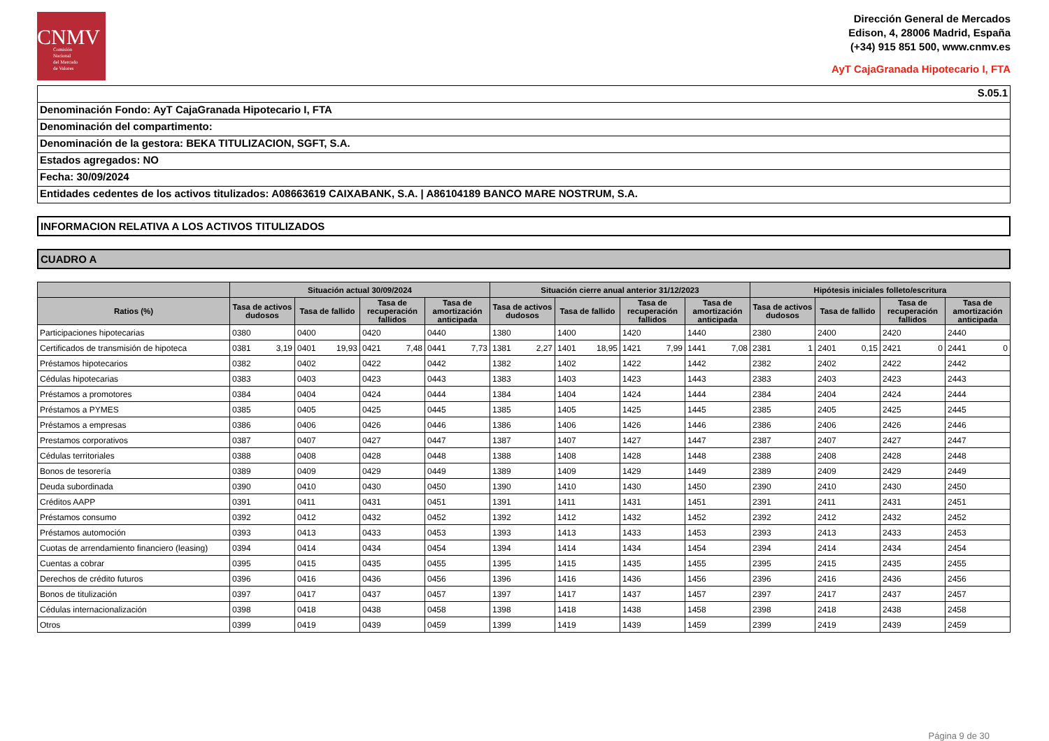CNMV
Comisión
Nacional
del Mercado
de Valores
Dirección General de Mercados
Edison, 4, 28006 Madrid, España
(+34) 915 851 500, www.cnmv.es
AyT CajaGranada Hipotecario I, FTA
S.05.1
Denominación Fondo: AyT CajaGranada Hipotecario I, FTA
Denominación del compartimento:
Denominación de la gestora: BEKA TITULIZACION, SGFT, S.A.
Estados agregados: NO
Fecha: 30/09/2024
Entidades cedentes de los activos titulizados: A08663619 CAIXABANK, S.A. | A86104189 BANCO MARE NOSTRUM, S.A.
INFORMACION RELATIVA A LOS ACTIVOS TITULIZADOS
CUADRO A
| | Situación actual 30/09/2024 | | | | | | | | Situación cierre anual anterior 31/12/2023 | | | | | | | | Hipótesis iniciales folleto/escritura | | | | | | | |
| --- | --- | --- | --- | --- | --- | --- | --- | --- | --- | --- | --- | --- | --- | --- | --- | --- | --- | --- | --- | --- | --- | --- | --- | --- |
| Ratios (%) | Tasa de activos dudosos | | Tasa de fallido | | Tasa de recuperación fallidos | | Tasa de amortización anticipada | | Tasa de activos dudosos | | Tasa de fallido | | Tasa de recuperación fallidos | | Tasa de amortización anticipada | | Tasa de activos dudosos | | Tasa de fallido | | Tasa de recuperación fallidos | | Tasa de amortización anticipada | |
| Participaciones hipotecarias | 0380 | | 0400 | | 0420 | | 0440 | | 1380 | | 1400 | | 1420 | | 1440 | | 2380 | | 2400 | | 2420 | | 2440 | |
| Certificados de transmisión de hipoteca | 0381 | 3,19 | 0401 | 19,93 | 0421 | 7,48 | 0441 | 7,73 | 1381 | 2,27 | 1401 | 18,95 | 1421 | 7,99 | 1441 | 7,08 | 2381 | 1 | 2401 | 0,15 | 2421 | 0 | 2441 | 0 |
| Préstamos hipotecarios | 0382 | | 0402 | | 0422 | | 0442 | | 1382 | | 1402 | | 1422 | | 1442 | | 2382 | | 2402 | | 2422 | | 2442 | |
| Cédulas hipotecarias | 0383 | | 0403 | | 0423 | | 0443 | | 1383 | | 1403 | | 1423 | | 1443 | | 2383 | | 2403 | | 2423 | | 2443 | |
| Préstamos a promotores | 0384 | | 0404 | | 0424 | | 0444 | | 1384 | | 1404 | | 1424 | | 1444 | | 2384 | | 2404 | | 2424 | | 2444 | |
| Préstamos a PYMES | 0385 | | 0405 | | 0425 | | 0445 | | 1385 | | 1405 | | 1425 | | 1445 | | 2385 | | 2405 | | 2425 | | 2445 | |
| Préstamos a empresas | 0386 | | 0406 | | 0426 | | 0446 | | 1386 | | 1406 | | 1426 | | 1446 | | 2386 | | 2406 | | 2426 | | 2446 | |
| Prestamos corporativos | 0387 | | 0407 | | 0427 | | 0447 | | 1387 | | 1407 | | 1427 | | 1447 | | 2387 | | 2407 | | 2427 | | 2447 | |
| Cédulas territoriales | 0388 | | 0408 | | 0428 | | 0448 | | 1388 | | 1408 | | 1428 | | 1448 | | 2388 | | 2408 | | 2428 | | 2448 | |
| Bonos de tesorería | 0389 | | 0409 | | 0429 | | 0449 | | 1389 | | 1409 | | 1429 | | 1449 | | 2389 | | 2409 | | 2429 | | 2449 | |
| Deuda subordinada | 0390 | | 0410 | | 0430 | | 0450 | | 1390 | | 1410 | | 1430 | | 1450 | | 2390 | | 2410 | | 2430 | | 2450 | |
| Créditos AAPP | 0391 | | 0411 | | 0431 | | 0451 | | 1391 | | 1411 | | 1431 | | 1451 | | 2391 | | 2411 | | 2431 | | 2451 | |
| Préstamos consumo | 0392 | | 0412 | | 0432 | | 0452 | | 1392 | | 1412 | | 1432 | | 1452 | | 2392 | | 2412 | | 2432 | | 2452 | |
| Préstamos automoción | 0393 | | 0413 | | 0433 | | 0453 | | 1393 | | 1413 | | 1433 | | 1453 | | 2393 | | 2413 | | 2433 | | 2453 | |
| Cuotas de arrendamiento financiero (leasing) | 0394 | | 0414 | | 0434 | | 0454 | | 1394 | | 1414 | | 1434 | | 1454 | | 2394 | | 2414 | | 2434 | | 2454 | |
| Cuentas a cobrar | 0395 | | 0415 | | 0435 | | 0455 | | 1395 | | 1415 | | 1435 | | 1455 | | 2395 | | 2415 | | 2435 | | 2455 | |
| Derechos de crédito futuros | 0396 | | 0416 | | 0436 | | 0456 | | 1396 | | 1416 | | 1436 | | 1456 | | 2396 | | 2416 | | 2436 | | 2456 | |
| Bonos de titulización | 0397 | | 0417 | | 0437 | | 0457 | | 1397 | | 1417 | | 1437 | | 1457 | | 2397 | | 2417 | | 2437 | | 2457 | |
| Cédulas internacionalización | 0398 | | 0418 | | 0438 | | 0458 | | 1398 | | 1418 | | 1438 | | 1458 | | 2398 | | 2418 | | 2438 | | 2458 | |
| Otros | 0399 | | 0419 | | 0439 | | 0459 | | 1399 | | 1419 | | 1439 | | 1459 | | 2399 | | 2419 | | 2439 | | 2459 | |
Página 9 de 30